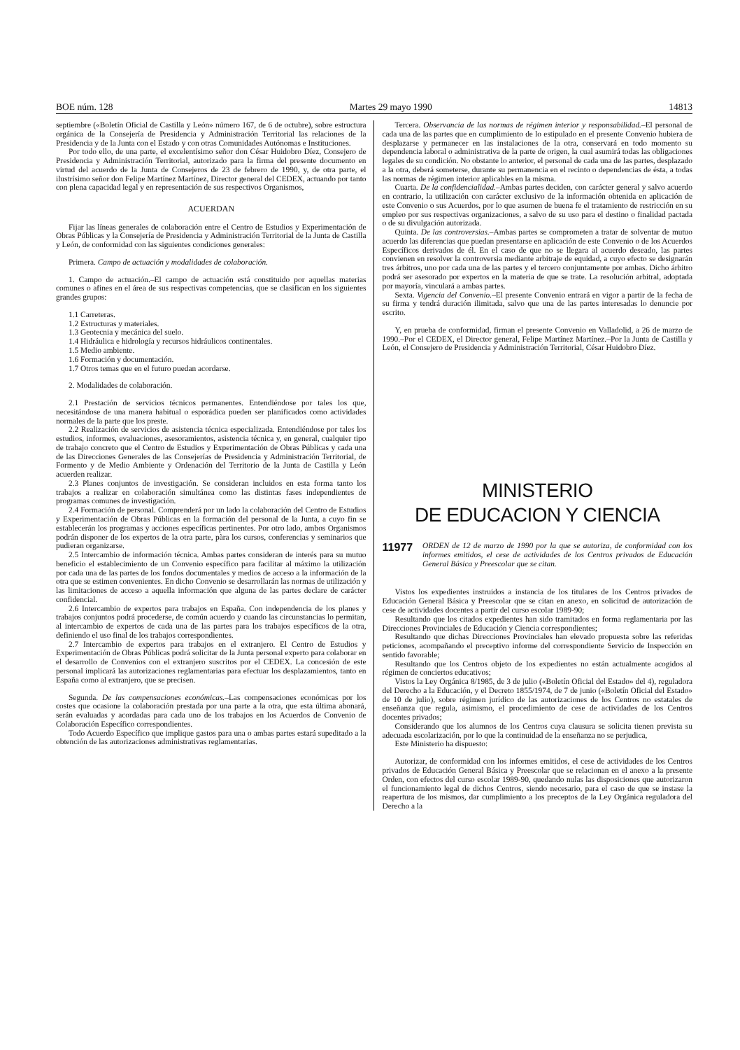BOE núm. 128 Martes 29 mayo 1990 14813
septiembre («Boletín Oficial de Castilla y León» número 167, de 6 de octubre), sobre estructura orgánica de la Consejería de Presidencia y Administración Territorial las relaciones de la Presidencia y de la Junta con el Estado y con otras Comunidades Autónomas e Instituciones.
Por todo ello, de una parte, el excelentísimo señor don César Huidobro Díez, Consejero de Presidencia y Administración Territorial, autorizado para la firma del presente documento en virtud del acuerdo de la Junta de Consejeros de 23 de febrero de 1990, y, de otra parte, el ilustrísimo señor don Felipe Martínez Martínez, Director general del CEDEX, actuando por tanto con plena capacidad legal y en representación de sus respectivos Organismos,
ACUERDAN
Fijar las líneas generales de colaboración entre el Centro de Estudios y Experimentación de Obras Públicas y la Consejería de Presidencia y Administración Territorial de la Junta de Castilla y León, de conformidad con las siguientes condiciones generales:
Primera. Campo de actuación y modalidades de colaboración.
1. Campo de actuación.–El campo de actuación está constituido por aquellas materias comunes o afines en el área de sus respectivas competencias, que se clasifican en los siguientes grandes grupos:
1.1 Carreteras.
1.2 Estructuras y materiales.
1.3 Geotecnia y mecánica del suelo.
1.4 Hidráulica e hidrología y recursos hidráulicos continentales.
1.5 Medio ambiente.
1.6 Formación y documentación.
1.7 Otros temas que en el futuro puedan acordarse.
2. Modalidades de colaboración.
2.1 Prestación de servicios técnicos permanentes. Entendiéndose por tales los que, necesitándose de una manera habitual o esporádica pueden ser planificados como actividades normales de la parte que los preste.
2.2 Realización de servicios de asistencia técnica especializada. Entendiéndose por tales los estudios, informes, evaluaciones, asesoramientos, asistencia técnica y, en general, cualquier tipo de trabajo concreto que el Centro de Estudios y Experimentación de Obras Públicas y cada una de las Direcciones Generales de las Consejerías de Presidencia y Administración Territorial, de Formento y de Medio Ambiente y Ordenación del Territorio de la Junta de Castilla y León acuerden realizar.
2.3 Planes conjuntos de investigación. Se consideran incluidos en esta forma tanto los trabajos a realizar en colaboración simultánea como las distintas fases independientes de programas comunes de investigación.
2.4 Formación de personal. Comprenderá por un lado la colaboración del Centro de Estudios y Experimentación de Obras Públicas en la formación del personal de la Junta, a cuyo fin se establecerán los programas y acciones específicas pertinentes. Por otro lado, ambos Organismos podrán disponer de los expertos de la otra parte, pàra los cursos, conferencias y seminarios que pudieran organizarse.
2.5 Intercambio de información técnica. Ambas partes consideran de interés para su mutuo beneficio el establecimiento de un Convenio específico para facilitar al máximo la utilización por cada una de las partes de los fondos documentales y medios de acceso a la información de la otra que se estimen convenientes. En dicho Convenio se desarrollarán las normas de utilización y las limitaciones de acceso a aquella información que alguna de las partes declare de carácter confidencial.
2.6 Intercambio de expertos para trabajos en España. Con independencia de los planes y trabajos conjuntos podrá procederse, de común acuerdo y cuando las circunstancias lo permitan, al intercambio de expertos de cada una de las partes para los trabajos específicos de la otra, definiendo el uso final de los trabajos correspondientes.
2.7 Intercambio de expertos para trabajos en el extranjero. El Centro de Estudios y Experimentación de Obras Públicas podrá solicitar de la Junta personal experto para colaborar en el desarrollo de Convenios con el extranjero suscritos por el CEDEX. La concesión de este personal implicará las autorizaciones reglamentarias para efectuar los desplazamientos, tanto en España como al extranjero, que se precisen.
Segunda. De las compensaciones económicas.–Las compensaciones económicas por los costes que ocasione la colaboración prestada por una parte a la otra, que esta última abonará, serán evaluadas y acordadas para cada uno de los trabajos en los Acuerdos de Convenio de Colaboración Específico correspondientes.
Todo Acuerdo Específico que implique gastos para una o ambas partes estará supeditado a la obtención de las autorizaciones administrativas reglamentarias.
Tercera. Observancia de las normas de régimen interior y responsabilidad.–El personal de cada una de las partes que en cumplimiento de lo estipulado en el presente Convenio hubiera de desplazarse y permanecer en las instalaciones de la otra, conservará en todo momento su dependencia laboral o administrativa de la parte de origen, la cual asumirá todas las obligaciones legales de su condición. No obstante lo anterior, el personal de cada una de las partes, desplazado a la otra, deberá someterse, durante su permanencia en el recinto o dependencias de ésta, a todas las normas de régimen interior aplicables en la misma.
Cuarta. De la confidencialidad.–Ambas partes deciden, con carácter general y salvo acuerdo en contrario, la utilización con carácter exclusivo de la información obtenida en aplicación de este Convenio o sus Acuerdos, por lo que asumen de buena fe el tratamiento de restricción en su empleo por sus respectivas organizaciones, a salvo de su uso para el destino o finalidad pactada o de su divulgación autorizada.
Quinta. De las controversias.–Ambas partes se comprometen a tratar de solventar de mutuo acuerdo las diferencias que puedan presentarse en aplicación de este Convenio o de los Acuerdos Específicos derivados de él. En el caso de que no se llegara al acuerdo deseado, las partes convienen en resolver la controversia mediante arbitraje de equidad, a cuyo efecto se designarán tres árbitros, uno por cada una de las partes y el tercero conjuntamente por ambas. Dicho árbitro podrá ser asesorado por expertos en la materia de que se trate. La resolución arbitral, adoptada por mayoría, vinculará a ambas partes.
Sexta. Vigencia del Convenio.–El presente Convenio entrará en vigor a partir de la fecha de su firma y tendrá duración ilimitada, salvo que una de las partes interesadas lo denuncie por escrito.
Y, en prueba de conformidad, firman el presente Convenio en Valladolid, a 26 de marzo de 1990.–Por el CEDEX, el Director general, Felipe Martínez Martínez.–Por la Junta de Castilla y León, el Consejero de Presidencia y Administración Territorial, César Huidobro Díez.
MINISTERIO
DE EDUCACION Y CIENCIA
11977 ORDEN de 12 de marzo de 1990 por la que se autoriza, de conformidad con los informes emitidos, el cese de actividades de los Centros privados de Educación General Básica y Preescolar que se citan.
Vistos los expedientes instruidos a instancia de los titulares de los Centros privados de Educación General Básica y Preescolar que se citan en anexo, en solicitud de autorización de cese de actividades docentes a partir del curso escolar 1989-90;
Resultando que los citados expedientes han sido tramitados en forma reglamentaria por las Direcciones Provinciales de Educación y Ciencia correspondientes;
Resultando que dichas Direcciones Provinciales han elevado propuesta sobre las referidas peticiones, acompañando el preceptivo informe del correspondiente Servicio de Inspección en sentido favorable;
Resultando que los Centros objeto de los expedientes no están actualmente acogidos al régimen de conciertos educativos;
Vistos la Ley Orgánica 8/1985, de 3 de julio («Boletín Oficial del Estado» del 4), reguladora del Derecho a la Educación, y el Decreto 1855/1974, de 7 de junio («Boletín Oficial del Estado» de 10 de julio), sobre régimen jurídico de las autorizaciones de los Centros no estatales de enseñanza que regula, asimismo, el procedimiento de cese de actividades de los Centros docentes privados;
Considerando que los alumnos de los Centros cuya clausura se solicita tienen prevista su adecuada escolarización, por lo que la continuidad de la enseñanza no se perjudica,
Este Ministerio ha dispuesto:
Autorizar, de conformidad con los informes emitidos, el cese de actividades de los Centros privados de Educación General Básica y Preescolar que se relacionan en el anexo a la presente Orden, con efectos del curso escolar 1989-90, quedando nulas las disposiciones que autorizaron el funcionamiento legal de dichos Centros, siendo necesario, para el caso de que se instase la reapertura de los mismos, dar cumplimiento a los preceptos de la Ley Orgánica reguladora del Derecho a la